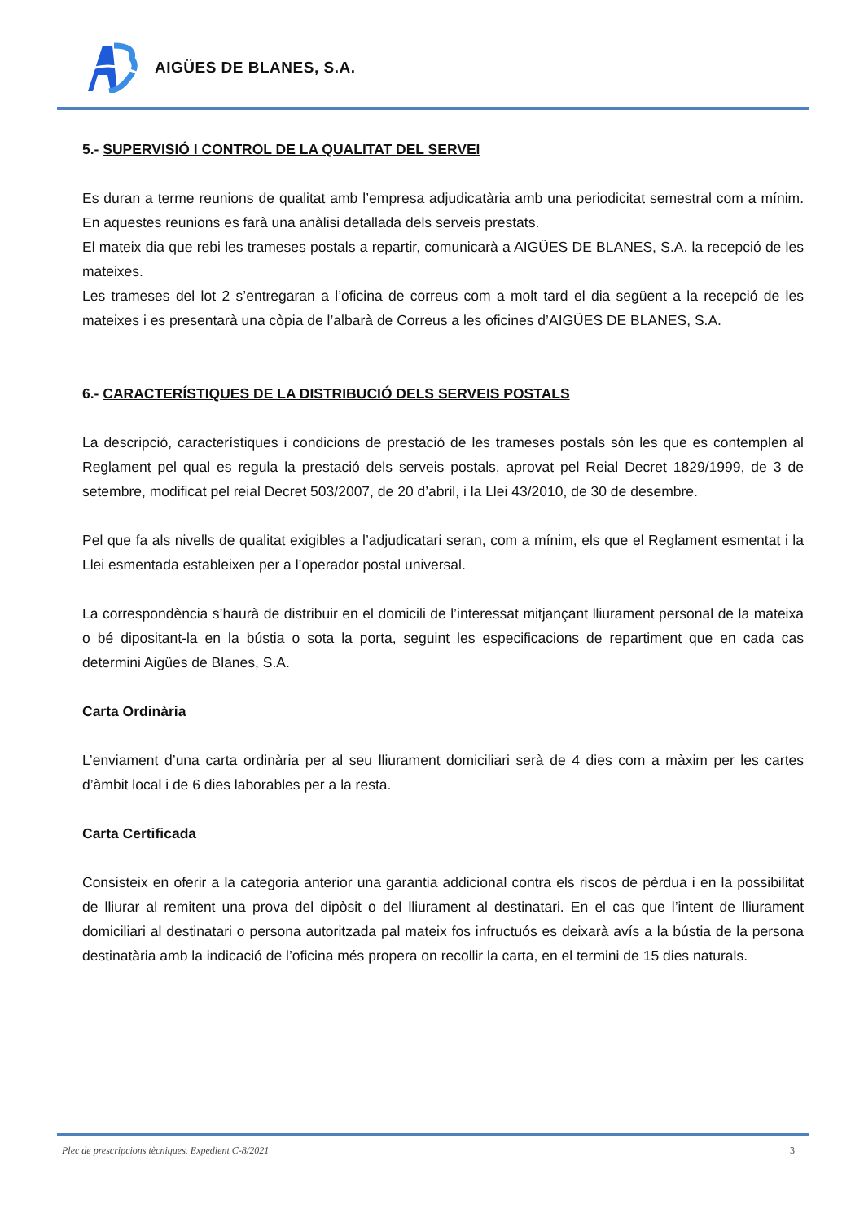AIGÜES DE BLANES, S.A.
5.- SUPERVISIÓ I CONTROL DE LA QUALITAT DEL SERVEI
Es duran a terme reunions de qualitat amb l’empresa adjudicatària amb una periodicitat semestral com a mínim. En aquestes reunions es farà una anàlisi detallada dels serveis prestats.
El mateix dia que rebi les trameses postals a repartir, comunicarà a AIGÜES DE BLANES, S.A. la recepció de les mateixes.
Les trameses del lot 2 s’entregaran a l’oficina de correus com a molt tard el dia següent a la recepció de les mateixes i es presentarà una còpia de l’albarà de Correus a les oficines d’AIGÜES DE BLANES, S.A.
6.- CARACTERÍSTIQUES DE LA DISTRIBUCIÓ DELS SERVEIS POSTALS
La descripció, característiques i condicions de prestació de les trameses postals són les que es contemplen al Reglament pel qual es regula la prestació dels serveis postals, aprovat pel Reial Decret 1829/1999, de 3 de setembre, modificat pel reial Decret 503/2007, de 20 d’abril, i la Llei 43/2010, de 30 de desembre.
Pel que fa als nivells de qualitat exigibles a l’adjudicatari seran, com a mínim, els que el Reglament esmentat i la Llei esmentada estableixen per a l’operador postal universal.
La correspondència s’haurà de distribuir en el domicili de l’interessat mitjançant lliurament personal de la mateixa o bé dipositant-la en la bústia o sota la porta, seguint les especificacions de repartiment que en cada cas determini Aigües de Blanes, S.A.
Carta Ordinària
L’enviament d’una carta ordinària per al seu lliurament domiciliari serà de 4 dies com a màxim per les cartes d’àmbit local i de 6 dies laborables per a la resta.
Carta Certificada
Consisteix en oferir a la categoria anterior una garantia addicional contra els riscos de pèrdua i en la possibilitat de lliurar al remitent una prova del dipòsit o del lliurament al destinatari. En el cas que l’intent de lliurament domiciliari al destinatari o persona autoritzada pal mateix fos infructuós es deixarà avís a la bústia de la persona destinatària amb la indicació de l’oficina més propera on recollir la carta, en el termini de 15 dies naturals.
Plec de prescripcions tècniques. Expedient C-8/2021 3